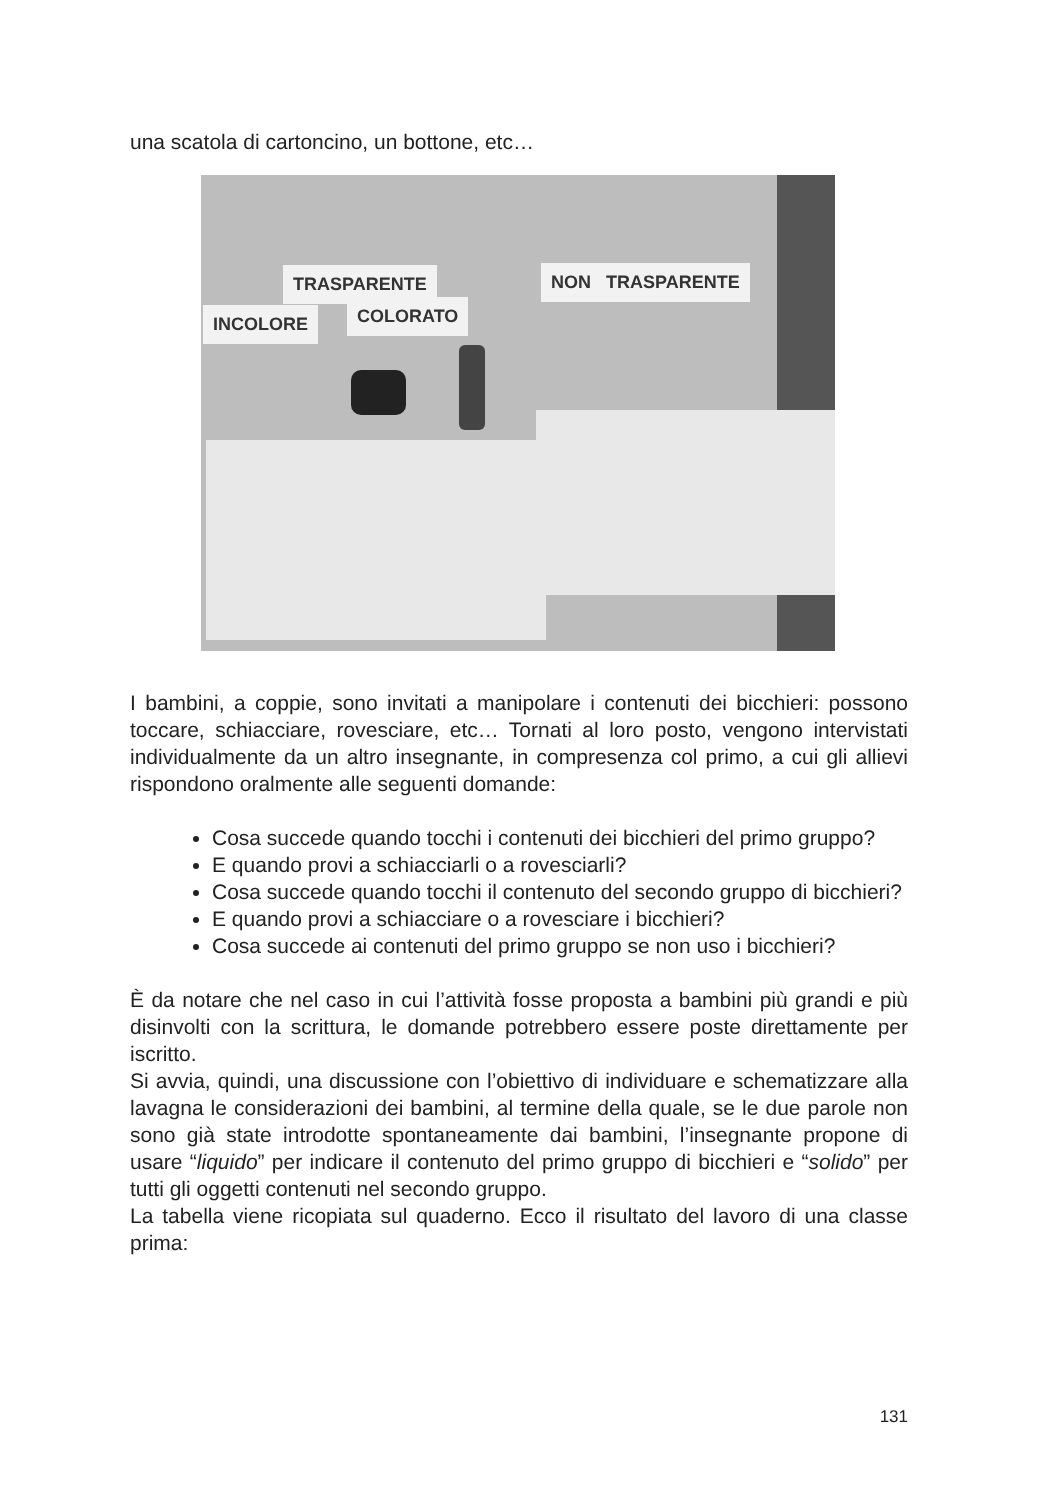una scatola di cartoncino, un bottone, etc…
TRASPARENTE
INCOLORE COLORATO
NON TRASPARENTE
I bambini, a coppie, sono invitati a manipolare i contenuti dei bicchieri: possono toccare, schiacciare, rovesciare, etc… Tornati al loro posto, vengono intervistati individualmente da un altro insegnante, in compresenza col primo, a cui gli allievi rispondono oralmente alle seguenti domande:
Cosa succede quando tocchi i contenuti dei bicchieri del primo gruppo?
E quando provi a schiacciarli o a rovesciarli?
Cosa succede quando tocchi il contenuto del secondo gruppo di bicchieri?
E quando provi a schiacciare o a rovesciare i bicchieri?
Cosa succede ai contenuti del primo gruppo se non uso i bicchieri?
È da notare che nel caso in cui l’attività fosse proposta a bambini più grandi e più disinvolti con la scrittura, le domande potrebbero essere poste direttamente per iscritto.
Si avvia, quindi, una discussione con l’obiettivo di individuare e schematizzare alla lavagna le considerazioni dei bambini, al termine della quale, se le due parole non sono già state introdotte spontaneamente dai bambini, l’insegnante propone di usare “liquido” per indicare il contenuto del primo gruppo di bicchieri e “solido” per tutti gli oggetti contenuti nel secondo gruppo.
La tabella viene ricopiata sul quaderno. Ecco il risultato del lavoro di una classe prima:
131